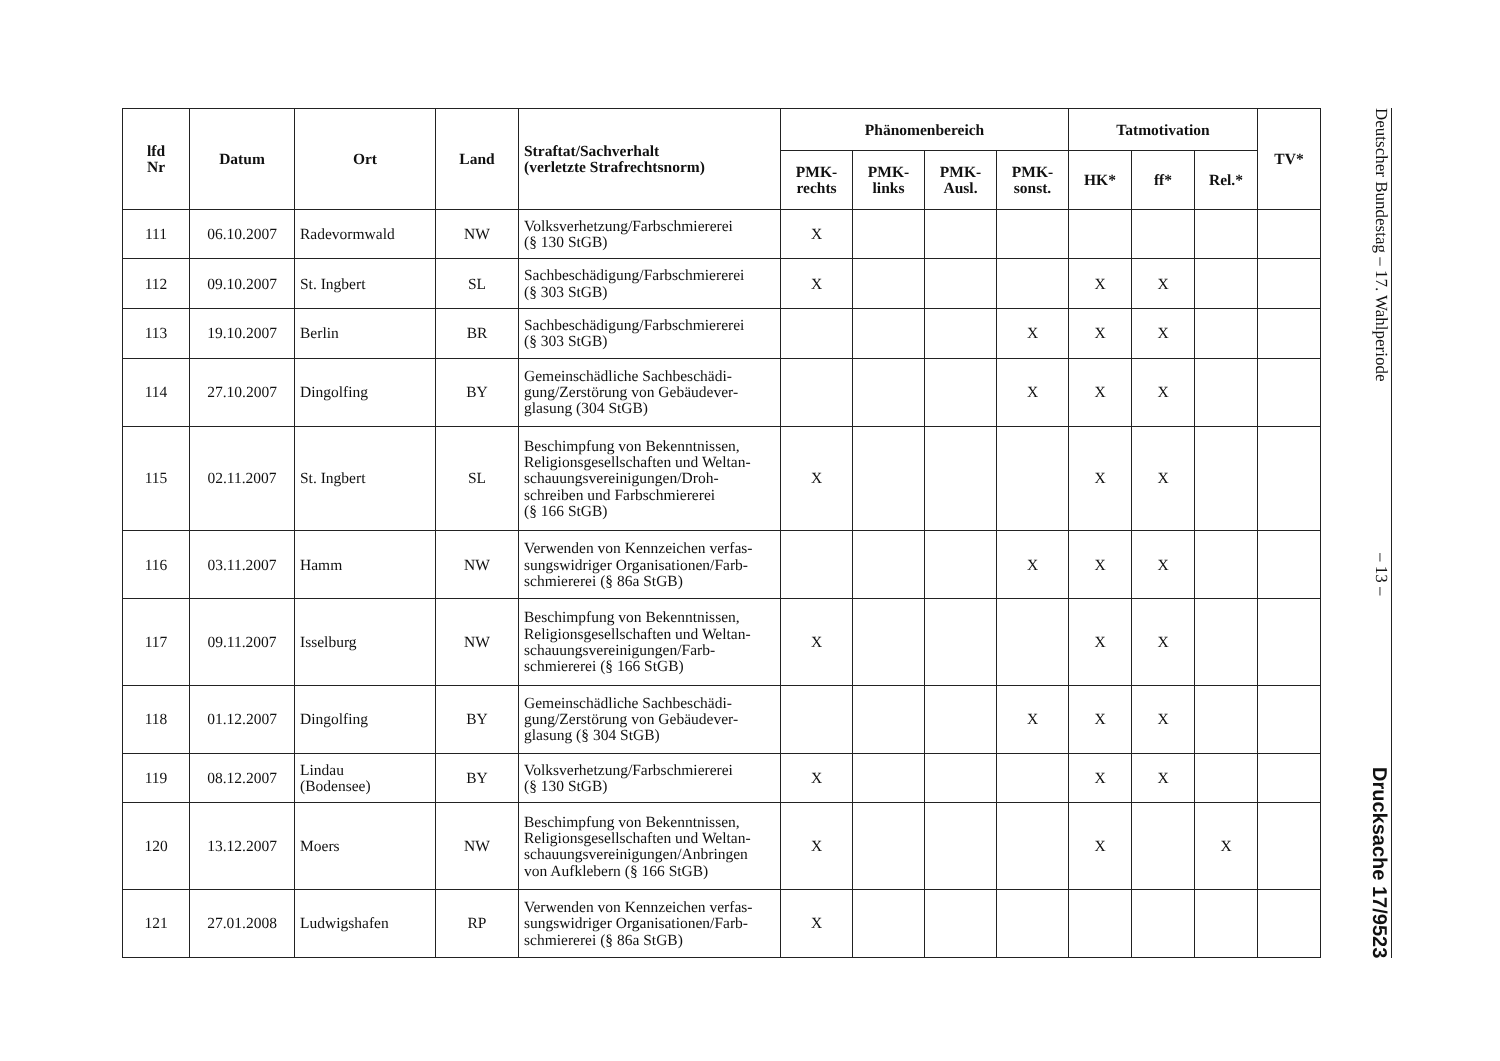Deutscher Bundestag – 17. Wahlperiode – 13 – Drucksache 17/9523
| lfd Nr | Datum | Ort | Land | Straftat/Sachverhalt (verletzte Strafrechtsnorm) | Phänomenbereich | | | | Tatmotivation | | | TV* |
| --- | --- | --- | --- | --- | --- | --- | --- | --- | --- | --- | --- | --- |
| | | | | | PMK- rechts | PMK- links | PMK- Ausl. | PMK- sonst. | HK* | ff* | Rel.* | |
| 111 | 06.10.2007 | Radevormwald | NW | Volksverhetzung/Farbschmiererei (§ 130 StGB) | X | | | | | | | |
| 112 | 09.10.2007 | St. Ingbert | SL | Sachbeschädigung/Farbschmiererei (§ 303 StGB) | X | | | | X | X | | |
| 113 | 19.10.2007 | Berlin | BR | Sachbeschädigung/Farbschmiererei (§ 303 StGB) | | | | X | X | X | | |
| 114 | 27.10.2007 | Dingolfing | BY | Gemeinschädliche Sachbeschädi- gung/Zerstörung von Gebäudever- glasung (304 StGB) | | | | X | X | X | | |
| 115 | 02.11.2007 | St. Ingbert | SL | Beschimpfung von Bekenntnissen, Religionsgesellschaften und Weltan- schauungsvereinigungen/Droh- schreiben und Farbschmiererei (§ 166 StGB) | X | | | | X | X | | |
| 116 | 03.11.2007 | Hamm | NW | Verwenden von Kennzeichen verfas- sungswidriger Organisationen/Farb- schmiererei (§ 86a StGB) | | | | X | X | X | | |
| 117 | 09.11.2007 | Isselburg | NW | Beschimpfung von Bekenntnissen, Religionsgesellschaften und Weltan- schauungsvereinigungen/Farb- schmiererei (§ 166 StGB) | X | | | | X | X | | |
| 118 | 01.12.2007 | Dingolfing | BY | Gemeinschädliche Sachbeschädi- gung/Zerstörung von Gebäudever- glasung (§ 304 StGB) | | | | X | X | X | | |
| 119 | 08.12.2007 | Lindau (Bodensee) | BY | Volksverhetzung/Farbschmiererei (§ 130 StGB) | X | | | | X | X | | |
| 120 | 13.12.2007 | Moers | NW | Beschimpfung von Bekenntnissen, Religionsgesellschaften und Weltan- schauungsvereinigungen/Anbringen von Aufklebern (§ 166 StGB) | X | | | | X | | X | |
| 121 | 27.01.2008 | Ludwigshafen | RP | Verwenden von Kennzeichen verfas- sungswidriger Organisationen/Farb- schmiererei (§ 86a StGB) | X | | | | | | | |